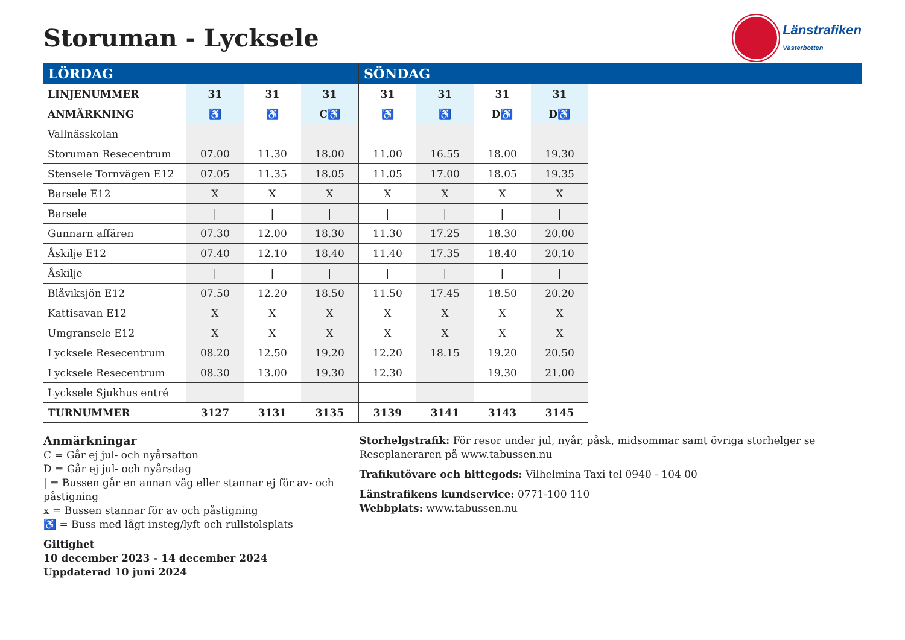Storuman - Lycksele
Länstrafiken
Västerbotten
| LÖRDAG | | | | SÖNDAG | | | | |
| LINJENUMMER | 31 | 31 | 31 | 31 | 31 | 31 | 31 | |
| ANMÄRKNING | ♿ | ♿ | C♿ | ♿ | ♿ | D ♿ | D♿ | |
| Vallnässkolan | | | | | | | | |
| Storuman Resecentrum | 07.00 | 11.30 | 18.00 | 11.00 | 16.55 | 18.00 | 19.30 | |
| Stensele Tornvägen E12 | 07.05 | 11.35 | 18.05 | 11.05 | 17.00 | 18.05 | 19.35 | |
| Barsele E12 | X | X | X | X | X | X | X | |
| Barsele | / | / | / | / | / | / | / | |
| Gunnarn affären | 07.30 | 12.00 | 18.30 | 11.30 | 17.25 | 18.30 | 20.00 | |
| Åskilje E12 | 07.40 | 12.10 | 18.40 | 11.40 | 17.35 | 18.40 | 20.10 | |
| Åskilje | / | / | / | / | / | / | / | |
| Blåviksjön E12 | 07.50 | 12.20 | 18.50 | 11.50 | 17.45 | 18.50 | 20.20 | |
| Kattisavan E12 | X | X | X | X | X | X | X | |
| Umgransele E12 | X | X | X | X | X | X | X | |
| Lycksele Resecentrum | 08.20 | 12.50 | 19.20 | 12.20 | 18.15 | 19.20 | 20.50 | |
| Lycksele Resecentrum | 08.30 | 13.00 | 19.30 | 12.30 | | 19.30 | 21.00 | |
| Lycksele Sjukhus entré | | | | | | | | |
| TURNUMMER | 3127 | 3131 | 3135 | 3139 | 3141 | 3143 | 3145 | |
Anmärkningar
C = Går ej jul- och nyårsafton
D = Går ej jul- och nyårsdag
| = Bussen går en annan väg eller stannar ej för av- och påstigning
x = Bussen stannar för av och påstigning
♿ = Buss med lågt insteg/lyft och rullstolsplats
Giltighet
10 december 2023 - 14 december 2024
Uppdaterad 10 juni 2024
Storhelgstrafik: För resor under jul, nyår, påsk, midsommar samt övriga storhelger se Reseplaneraren på www.tabussen.nu
Trafikutövare och hittegods: Vilhelmina Taxi tel 0940 - 104 00
Länstrafikens kundservice: 0771-100 110
Webbplats: www.tabussen.nu